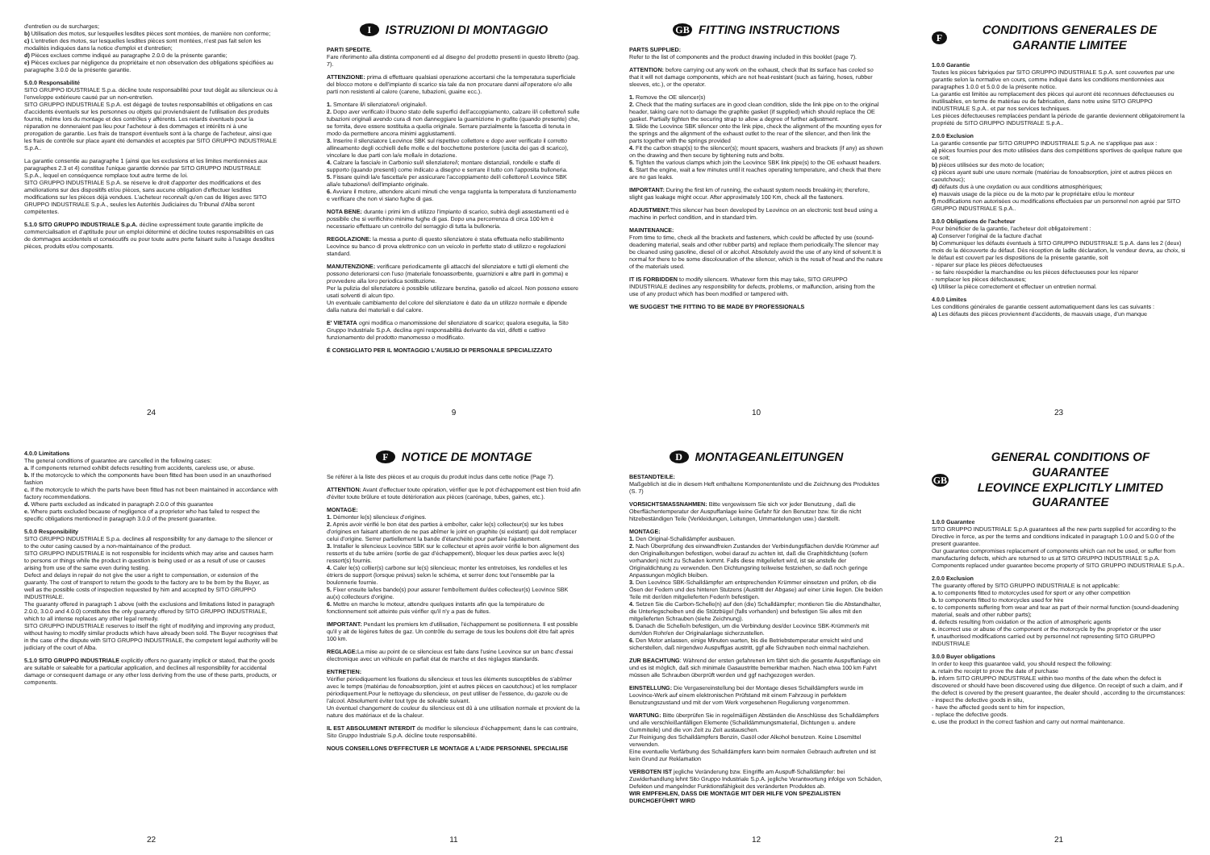d'entretien ou de surcharges;
b) Utilisation des motos, sur lesquelles lesdites pièces sont montées, de manière non conforme;
c) L'entretien des motos, sur lesquelles lesdites pièces sont montées, n'est pas fait selon les modalités indiquées dans la notice d'emploi et d'entretien;
d) Pièces exclues comme indiqué au paragraphe 2.0.0 de la présente garantie;
e) Pièces exclues par négligence du propriétaire et non observation des obligations spécifiées au paragraphe 3.0.0 de la présente garantie.
5.0.0 Responsabilité
SITO GRUPPO IDUSTRIALE S.p.a. décline toute responsabilité pour tout dégât au silencieux ou à l'enveloppe extérieure causé par un non-entretien.
SITO GRUPPO INDUSTRIALE S.p.A. est dégagé de toutes responsabilités et obligations en cas d'accidents éventuels sur les personnes ou objets qui proviendraient de l'utilisation des produits fournis, même lors du montage et des contrôles y afférents. Les retards éventuels pour la réparation ne donneraient pas lieu pour l'acheteur à des dommages et intérêts ni à une prorogation de garantie. Les frais de transport éventuels sont à la charge de l'acheteur, ainsi que les frais de contrôle sur place ayant été demandés et acceptés par SITO GRUPPO INDUSTRIALE S.p.A..
La garantie consentie au paragraphe 1 (ainsi que les exclusions et les limites mentionnées aux paragraphes 2.3 et 4) constitue l'unique garantie donnée par SITO GRUPPO INDUSTRIALE S.p.A., lequel en conséquence remplace tout autre terme de loi.
SITO GRUPPO INDUSTRIALE S.p.A. se réserve le droit d'apporter des modifications et des améliorations sur des dispositifs et/ou pièces, sans aucune obligation d'effectuer lesdites modifications sur les pièces déjà vendues. L'acheteur reconnaît qu'en cas de litiges avec SITO GRUPPO INDUSTRIALE S.p.A., seules les Autorités Judiciaires du Tribunal d'Alba seront compétentes.
5.1.0 SITO GRUPPO INDUSTRIALE S.p.A. décline expressément toute garantie implicite de commercialisation et d'aptitude pour un emploi déterminé et décline toutes responsabilités en cas de dommages accidentels et consécutifs ou pour toute autre perte faisant suite à l'usage desdites pièces, produits et/ou composants.
24
I ISTRUZIONI DI MONTAGGIO
PARTI SPEDITE.
Fare riferimento alla distinta componenti ed al disegno del prodotto presenti in questo libretto (pag. 7).
ATTENZIONE: prima di effettuare qualsiasi operazione accertarsi che la temperatura superficiale del blocco motore e dell'impianto di scarico sia tale da non procurare danni all'operatore e/o alle parti non resistenti al calore (carene, tubazioni, guaine ecc.).
1. Smontare il/i silenziatore/i originale/i.
2. Dopo aver verificato il buono stato delle superfici dell'accoppiamento, calzare il/i collettore/i sulle tubazioni originali avendo cura di non danneggiare la guarnizione in grafite (quando presente) che, se fornita, deve essere sostituita a quella originale. Serrare parzialmente la fascetta di tenuta in modo da permettere ancora minimi aggiustamenti.
3. Inserire il silenziatore Leovince SBK sul rispettivo collettore e dopo aver verificato il corretto allineamento degli occhielli delle molle e del bocchettone posteriore (uscita dei gas di scarico), vincolare le due parti con la/e molla/e in dotazione.
4. Calzare la fascia/e in Carbonio sul/i silenziatore/i; montare distanziali, rondelle e staffe di supporto (quando presenti) come indicato a disegno e serrare il tutto con l'apposita bulloneria.
5. Fissare quindi la/e fascetta/e per assicurare l'accoppiamento del/i collettore/i Leovince SBK alla/e tubazione/i dell'impianto originale.
6. Avviare il motore, attendere alcuni minuti che venga raggiunta la temperatura di funzionamento e verificare che non vi siano fughe di gas.
NOTA BENE: durante i primi km di utilizzo l'impianto di scarico, subirà degli assestamenti ed è possibile che si verifichino minime fughe di gas. Dopo una percorrenza di circa 100 km è necessario effettuare un controllo del serraggio di tutta la bulloneria.
REGOLAZIONE: la messa a punto di questo silenziatore è stata effettuata nello stabilimento Leovince su banco di prova elettronico con un veicolo in perfetto stato di utilizzo e regolazioni standard.
MANUTENZIONE: verificare periodicamente gli attacchi del silenziatore e tutti gli elementi che possono deteriorarsi con l'uso (materiale fonoassorbente, guarnizioni e altre parti in gomma) e provvedere alla loro periodica sostituzione.
Per la pulizia del silenziatore è possibile utilizzare benzina, gasolio ed alcool. Non possono essere usati solventi di alcun tipo.
Un eventuale cambiamento del colore del silenziatore è dato da un utilizzo normale e dipende dalla natura dei materiali e dal calore.
E' VIETATA ogni modifica o manomissione del silenziatore di scarico; qualora eseguita, la Sito Gruppo Industriale S.p.A. declina ogni responsabilità derivante da vizi, difetti e cattivo funzionamento del prodotto manomesso o modificato.
É CONSIGLIATO PER IL MONTAGGIO L'AUSILIO DI PERSONALE SPECIALIZZATO
9
GB FITTING INSTRUCTIONS
PARTS SUPPLIED:
Refer to the list of components and the product drawing included in this booklet (page 7).
ATTENTION: before carrying out any work on the exhaust, check that its surface has cooled so that it will not damage components, which are not heat-resistant (such as fairing, hoses, rubber sleeves, etc.), or the operator.
1. Remove the OE silencer(s)
2. Check that the mating surfaces are in good clean condition, slide the link pipe on to the original header, taking care not to damage the graphite gasket (if supplied) which should replace the OE gasket. Partially tighten the securing strap to allow a degree of further adjustment.
3. Slide the Leovince SBK silencer onto the link pipe, check the alignment of the mounting eyes for the springs and the alignment of the exhaust outlet to the rear of the silencer, and then link the parts together with the springs provided
4. Fit the carbon strap(s) to the silencer(s); mount spacers, washers and brackets (if any) as shown on the drawing and then secure by tightening nuts and bolts.
5. Tighten the various clamps which join the Leovince SBK link pipe(s) to the OE exhaust headers.
6. Start the engine, wait a few minutes until it reaches operating temperature, and check that there are no gas leaks.
IMPORTANT: During the first km of running, the exhaust system needs breaking-in; therefore, slight gas leakage might occur. After approximately 100 Km, check all the fasteners.
ADJUSTMENT: This silencer has been developed by Leovince on an electronic test beud using a machine in perfect condition, and in standard trim.
MAINTENANCE:
From time to time, check all the brackets and fasteners, which could be affected by use (sound-deadening material, seals and other rubber parts) and replace them periodically.The silencer may be cleaned using gasoline, diesel oil or alcohol. Absolutely avoid the use of any kind of solvent.It is normal for there to be some discolouration of the silencer, which is the result of heat and the nature of the materials used.
IT IS FORBIDDEN to modify silencers. Whatever form this may take, SITO GRUPPO INDUSTRIALE declines any responsibility for defects, problems, or malfunction, arising from the use of any product which has been modified or tampered with.
WE SUGGEST THE FITTING TO BE MADE BY PROFESSIONALS
10
F CONDITIONS GENERALES DE GARANTIE LIMITEE
1.0.0 Garantie
Toutes les pièces fabriquées par SITO GRUPPO INDUSTRIALE S.p.A. sont couvertes par une garantie selon la normative en cours, comme indiqué dans les conditions mentionnées aux paragraphes 1.0.0 et 5.0.0 de la présente notice.
La garantie est limitée au remplacement des pièces qui auront été reconnues défectueuses ou inutilisables, en terme de matériau ou de fabrication, dans notre usine SITO GRUPPO INDUSTRIALE S.p.A.. et par nos services techniques.
Les pièces défectueuses remplacées pendant la période de garantie deviennent obligatoirement la propriété de SITO GRUPPO INDUSTRIALE S.p.A..
2.0.0 Exclusion
La garantie consentie par SITO GRUPPO INDUSTRIALE S.p.A. ne s'applique pas aux :
a) pièces fournies pour des moto utilisées dans des compétitions sportives de quelque nature que ce soit;
b) pièces utilisées sur des moto de location;
c) pièces ayant subi une usure normale (matériau de fonoabsorption, joint et autres pièces en caoutchouc);
d) défauts dus à une oxydation ou aux conditions atmosphériques;
e) mauvais usage de la pièce ou de la moto par le propriétaire et/ou le monteur
f) modifications non autorisées ou modifications effectuées par un personnel non agréé par SITO GRUPPO INDUSTRIALE S.p.A..
3.0.0 Obligations de l'acheteur
Pour bénéficier de la garantie, l'acheteur doit obligatoirement :
a) Conserver l'original de la facture d'achat
b) Communiquer les défauts éventuels à SITO GRUPPO INDUSTRIALE S.p.A. dans les 2 (deux) mois de la découverte du défaut. Dès réception de ladite déclaration, le vendeur devra, au choix, si le défaut est couvert par les dispositions de la présente garantie, soit
- réparer sur place les pièces défectueuses
- se faire réexpédier la marchandise ou les pièces défectueuses pour les réparer
- remplacer les pièces défectueuses;
c) Utiliser la pièce correctement et effectuer un entretien normal.
4.0.0 Limites
Les conditions générales de garantie cessent automatiquement dans les cas suivants :
a) Les défauts des pièces proviennent d'accidents, de mauvais usage, d'un manque
23
4.0.0 Limitations
The general conditions of guarantee are cancelled in the following cases:
a. If components returned exhibit defects resulting from accidents, careless use, or abuse.
b. If the motorcycle to which the components have been fitted has been used in an unauthorised fashion
c. If the motorcycle to which the parts have been fitted has not been maintained in accordance with factory recommendations.
d. Where parts excluded as indicated in paragraph 2.0.0 of this guarantee
e. Where parts excluded because of negligence of a proprietor who has failed to respect the specific obligations mentioned in paragraph 3.0.0 of the present guarantee.
5.0.0 Responsibility
SITO GRUPPO INDUSTRIALE S.p.a. declines all responsibility for any damage to the silencer or to the outer casing caused by a non-maintainance of the product.
SITO GRUPPO INDUSTRIALE is not responsible for incidents which may arise and causes harm to persons or things while the product in question is being used or as a result of use or causes arising from use of the same even during testing.
Defect and delays in repair do not give the user a right to compensation, or extension of the guaranty. The cost of transport to return the goods to the factory are to be born by the Buyer, as well as the possible costs of inspection requested by him and accepted by SITO GRUPPO INDUSTRIALE.
The guaranty offered in paragraph 1 above (with the exclusions and limitations listed in paragraph 2.0.0, 3.0.0 and 4.0.0) constitutes the only guaranty offered by SITO GRUPPO INDUSTRIALE, which to all intense replaces any other legal remedy.
SITO GRUPPO INDUSTRIALE reserves to itself the right of modifying and improving any product, without having to modify similar products which have already been sold. The Buyer recognises that in the case of the dispute with SITO GRUPPO INDUSTRIALE, the competent legal authority will be judiciary of the court of Alba.
5.1.0 SITO GRUPPO INDUSTRIALE explicitly offers no guaranty implicit or stated, that the goods are suitable or saleable for a particular application, and declines all responsibility for accidental damage or consequent damage or any other loss deriving from the use of these parts, products, or components.
22
F NOTICE DE MONTAGE
Se référer à la liste des pièces et au croquis du produit inclus dans cette notice (Page 7).
ATTENTION: Avant d'effectuer toute opération, vérifier que le pot d'échappement est bien froid afin d'éviter toute brûlure et toute détérioration aux pièces (carénage, tubes, gaines, etc.).
MONTAGE:
1. Démonter le(s) silencieux d'origines.
2. Après avoir vérifié le bon état des parties à emboîter, caler le(s) collecteur(s) sur les tubes d'origines en faisant attention de ne pas abîmer le joint en graphite (si existant) qui doit remplacer celui d'origine. Serrer partiellement la bande d'étanchéité pour parfaire l'ajustement.
3. Installer le silencieux Leovince SBK sur le collecteur et après avoir vérifié le bon alignement des ressorts et du tube arrière (sortie de gaz d'échappement), bloquer les deux parties avec le(s) ressort(s) fournis.
4. Caler le(s) collier(s) carbone sur le(s) silencieux; monter les entretoises, les rondelles et les étriers de support (lorsque prévus) selon le schéma, et serrer donc tout l'ensemble par la boulonnerie fournie.
5. Fixer ensuite la/les bande(s) pour assurer l'emboîtement du/des collecteur(s) Leovince SBK au(x) collecteurs d'origine.
6. Mettre en marche le moteur, attendre quelques instants afin que la température de fonctionnement soit atteinte puis vérifier qu'il n'y a pas de fuites.
IMPORTANT: Pendant les premiers km d'utilisation, l'échappement se positionnera. Il est possible qu'il y ait de légères fuites de gaz. Un contrôle du serrage de tous les boulons doit être fait après 100 km.
REGLAGE: La mise au point de ce silencieux est faite dans l'usine Leovince sur un banc d'essai électronique avec un véhicule en parfait état de marche et des réglages standards.
ENTRETIEN:
Vérifier périodiquement les fixations du silencieux et tous les éléments susceptibles de s'abîmer avec le temps (matériau de fonoabsorption, joint et autres pièces en caoutchouc) et les remplacer périodiquement.Pour le nettoyage du silencieux, on peut utiliser de l'essence, du gazole ou de l'alcool. Absolument éviter tout type de solvable suivant.
Un éventuel changement de couleur du silencieux est dû à une utilisation normale et provient de la nature des matériaux et de la chaleur.
IL EST ABSOLUMENT INTERDIT de modifier le silencieux d'échappement; dans le cas contraire, Sito Gruppo Industriale S.p.A. décline toute responsabilité.
NOUS CONSEILLONS D'EFFECTUER LE MONTAGE A L'AIDE PERSONNEL SPECIALISE
11
D MONTAGEANLEITUNGEN
BESTANDTEILE:
Maßgeblich ist die in diesem Heft enthaltene Komponentenliste und die Zeichnung des Produktes (S. 7)
VORSICHTSMASSNAHMEN: Bitte vergewissern Sie sich vor jeder Benutzung , daß die Oberflächentemperatur der Auspuffanlage keine Gefahr für den Benutzer bzw. für die nicht hitzebeständigen Teile (Verkleidungen, Leitungen, Ummantelungen usw.) darstellt.
MONTAGE:
1. Den Original-Schalldämpfer ausbauen.
2. Nach Überprüfung des einwandfreien Zustandes der Verbindungsflächen den/die Krümmer auf den Originalleitungen befestigen, wobei darauf zu achten ist, daß die Graphitdichtung (sofern vorhanden) nicht zu Schaden kommt. Falls diese mitgeliefert wird, ist sie anstelle der Originaldichtung zu verwenden. Den Dichtungsring teilweise festziehen, so daß noch geringe Anpassungen möglich bleiben.
3. Den Leovince SBK-Schalldämpfer am entsprechenden Krümmer einsetzen und prüfen, ob die Ösen der Federn und des hinteren Stutzens (Austritt der Abgase) auf einer Linie liegen. Die beiden Teile mit der/den mitgelieferten Feder/n befestigen.
4. Setzen Sie die Carbon-Schelle(n) auf den (die) Schalldämpfer; montieren Sie die Abstandhalter, die Unterlegscheiben und die Stützbügel (falls vorhanden) und befestigen Sie alles mit den mitgelieferten Schrauben (siehe Zeichnung).
5. Danach die Schelle/n befestigen, um die Verbindung des/der Leovince SBK-Krümmer/s mit dem/den Rohr/en der Originalanlage sicherzustellen.
6. Den Motor anlassen, einige Minuten warten, bis die Betriebstemperatur erreicht wird und sicherstellen, daß nirgendwo Auspuffgas austritt, ggf alle Schrauben noch einmal nachziehen.
ZUR BEACHTUNG: Während der ersten gefahrenen km fährt sich die gesamte Auspuffanlage ein und es ist möglich, daß sich minimale Gasaustritte bemerkbar machen. Nach etwa 100 km Fahrt müssen alle Schrauben überprüft werden und ggf nachgezogen werden.
EINSTELLUNG: Die Vergasereinstellung bei der Montage dieses Schalldämpfers wurde im Leovince-Werk auf einem elektronischen Prüfstand mit einem Fahrzeug in perfektem Benutzungszustand und mit der vom Werk vorgesehenen Regulierung vorgenommen.
WARTUNG: Bitte überprüfen Sie in regelmäßigen Abständen die Anschlüsse des Schalldämpfers und alle verschleißanfälligen Elemente (Schalldämmungsmaterial, Dichtungen u. andere Gummiteile) und die von Zeit zu Zeit austauschen.
Zur Reinigung des Schalldämpfers Benzin, Gasöl oder Alkohol benutzen. Keine Lösemittel verwenden.
Eine eventuelle Verfärbung des Schalldämpfers kann beim normalen Gebrauch auftreten und ist kein Grund zur Reklamation
VERBOTEN IST jegliche Veränderung bzw. Eingriffe am Auspuff-Schalldämpfer: bei Zuwiderhandlung lehnt Sito Gruppo Industriale S.p.A. jegliche Verantwortung infolge von Schäden, Defekten und mangelnder Funktionsfähigkeit des veränderten Produktes ab.
WIR EMPFEHLEN, DASS DIE MONTAGE MIT DER HILFE VON SPEZIALISTEN DURCHGEFÜHRT WIRD
12
GB GENERAL CONDITIONS OF GUARANTEE
LEOVINCE EXPLICITLY LIMITED GUARANTEE
1.0.0 Guarantee
SITO GRUPPO INDUSTRIALE S.p.A guarantees all the new parts supplied for according to the Directive in force, as per the terms and conditions indicated in paragraph 1.0.0 and 5.0.0 of the present guarantee.
Our guarantee compromises replacement of components which can not be used, or suffer from manufacturing defects, which are returned to us at SITO GRUPPO INDUSTRIALE S.p.A. Components replaced under guarantee become property of SITO GRUPPO INDUSTRIALE S.p.A..
2.0.0 Exclusion
The guaranty offered by SITO GRUPPO INDUSTRIALE is not applicable:
a. to components fitted to motorcycles used for sport or any other competition
b. to components fitted to motorcycles used for hire
c. to components suffering from wear and tear as part of their normal function (sound-deadening material, seals and other rubber parts);
d. defects resulting from oxidation or the action of atmospheric agents
e. incorrect use or abuse of the component or the motorcycle by the proprietor or the user
f. unauthorised modifications carried out by personnel not representing SITO GRUPPO INDUSTRIALE
3.0.0 Buyer obligations
In order to keep this guarantee valid, you should respect the following:
a. retain the receipt to prove the date of purchase
b. inform SITO GRUPPO INDUSTRIALE within two months of the date when the defect is discovered or should have been discovered using due diligence. On receipt of such a claim, and if the defect is covered by the present guarantee, the dealer should , according to the circumstances:
- inspect the defective goods in situ,
- have the affected goods sent to him for inspection,
- replace the defective goods.
c. use the product in the correct fashion and carry out normal maintenance.
21